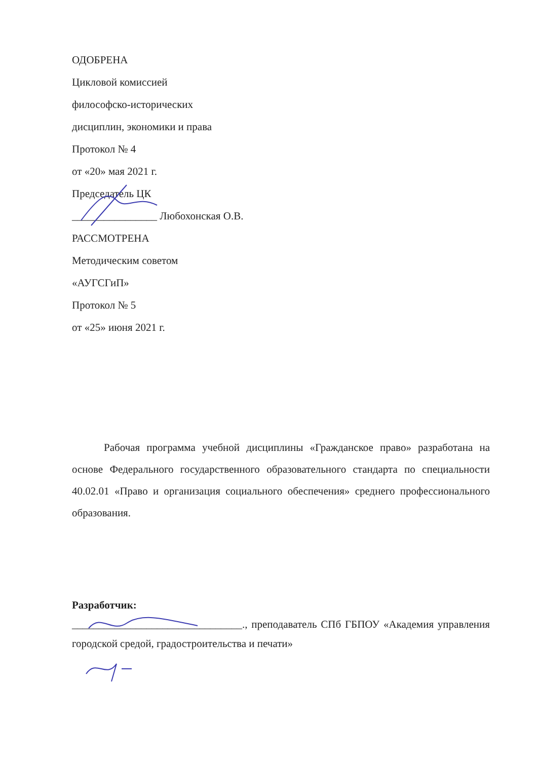ОДОБРЕНА
Цикловой комиссией
философско-исторических
дисциплин, экономики и права
Протокол № 4
от «20» мая 2021 г.
Председатель ЦК
________________ Любохонская О.В.
РАССМОТРЕНА
Методическим советом
«АУГСГиП»
Протокол № 5
от «25» июня 2021 г.
Рабочая программа учебной дисциплины «Гражданское право» разработана на основе Федерального государственного образовательного стандарта по специальности 40.02.01 «Право и организация социального обеспечения» среднего профессионального образования.
Разработчик:
________________________________., преподаватель СПб ГБПОУ «Академия управления городской средой, градостроительства и печати»